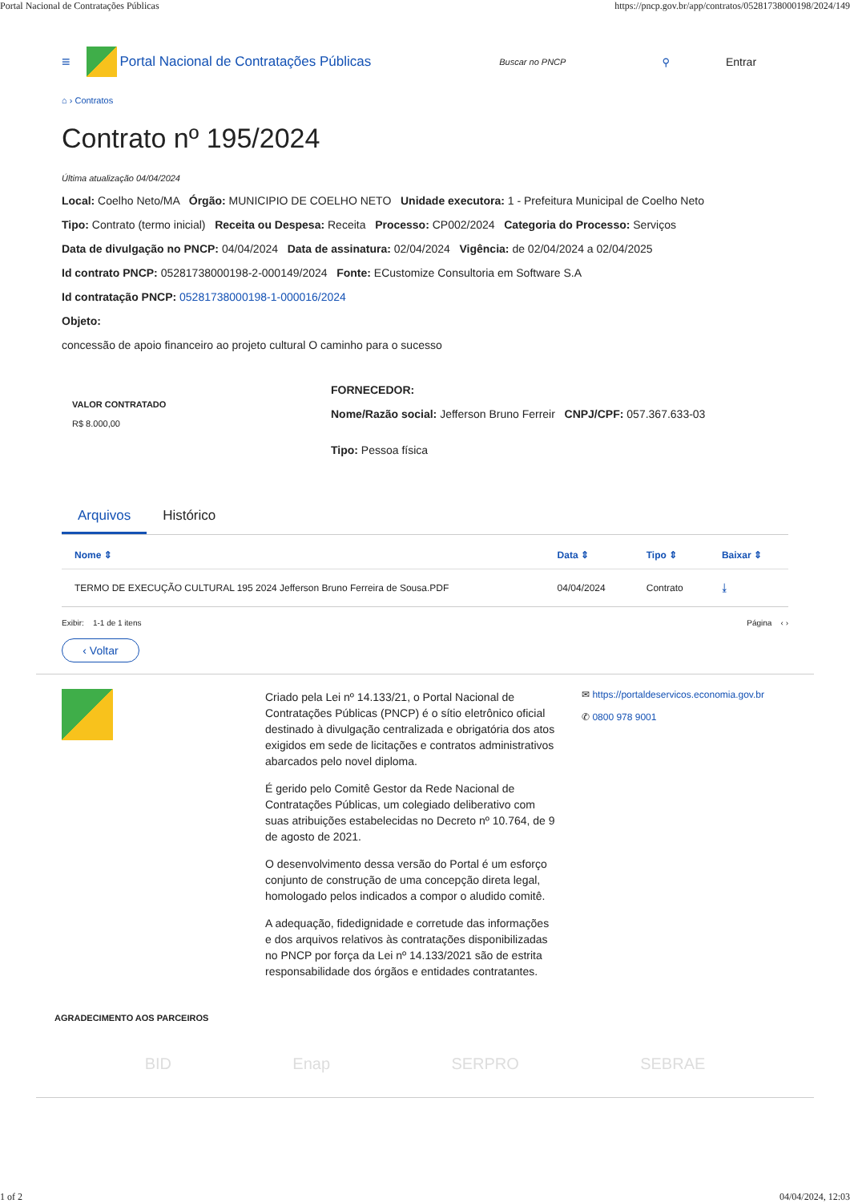Portal Nacional de Contratações Públicas https://pncp.gov.br/app/contratos/05281738000198/2024/149
≡
Portal Nacional de Contratações Públicas Buscar no PNCP ⚲ Entrar
⌂ › Contratos
Contrato nº 195/2024
Última atualização 04/04/2024
Local: Coelho Neto/MA Órgão: MUNICIPIO DE COELHO NETO Unidade executora: 1 - Prefeitura Municipal de Coelho Neto
Tipo: Contrato (termo inicial) Receita ou Despesa: Receita Processo: CP002/2024 Categoria do Processo: Serviços
Data de divulgação no PNCP: 04/04/2024 Data de assinatura: 02/04/2024 Vigência: de 02/04/2024 a 02/04/2025
Id contrato PNCP: 05281738000198-2-000149/2024 Fonte: ECustomize Consultoria em Software S.A
Id contratação PNCP: 05281738000198-1-000016/2024
Objeto:
concessão de apoio financeiro ao projeto cultural O caminho para o sucesso
VALOR CONTRATADO
R$ 8.000,00
FORNECEDOR:
Nome/Razão social: Jefferson Bruno Ferreir CNPJ/CPF: 057.367.633-03
Tipo: Pessoa física
Arquivos Histórico
| Nome ⇕ | Data ⇕ | Tipo ⇕ | Baixar ⇕ |
| --- | --- | --- | --- |
| TERMO DE EXECUÇÃO CULTURAL 195 2024 Jefferson Bruno Ferreira de Sousa.PDF | 04/04/2024 | Contrato | ⤓ |
Exibir: 1-1 de 1 itens Página ‹ ›
‹ Voltar
Criado pela Lei nº 14.133/21, o Portal Nacional de Contratações Públicas (PNCP) é o sítio eletrônico oficial destinado à divulgação centralizada e obrigatória dos atos exigidos em sede de licitações e contratos administrativos abarcados pelo novel diploma.
É gerido pelo Comitê Gestor da Rede Nacional de Contratações Públicas, um colegiado deliberativo com suas atribuições estabelecidas no Decreto nº 10.764, de 9 de agosto de 2021.
O desenvolvimento dessa versão do Portal é um esforço conjunto de construção de uma concepção direta legal, homologado pelos indicados a compor o aludido comitê.
A adequação, fidedignidade e corretude das informações e dos arquivos relativos às contratações disponibilizadas no PNCP por força da Lei nº 14.133/2021 são de estrita responsabilidade dos órgãos e entidades contratantes.
✉ https://portaldeservicos.economia.gov.br
✆ 0800 978 9001
AGRADECIMENTO AOS PARCEIROS
BID Enap SERPRO SEBRAE
1 of 2 04/04/2024, 12:03